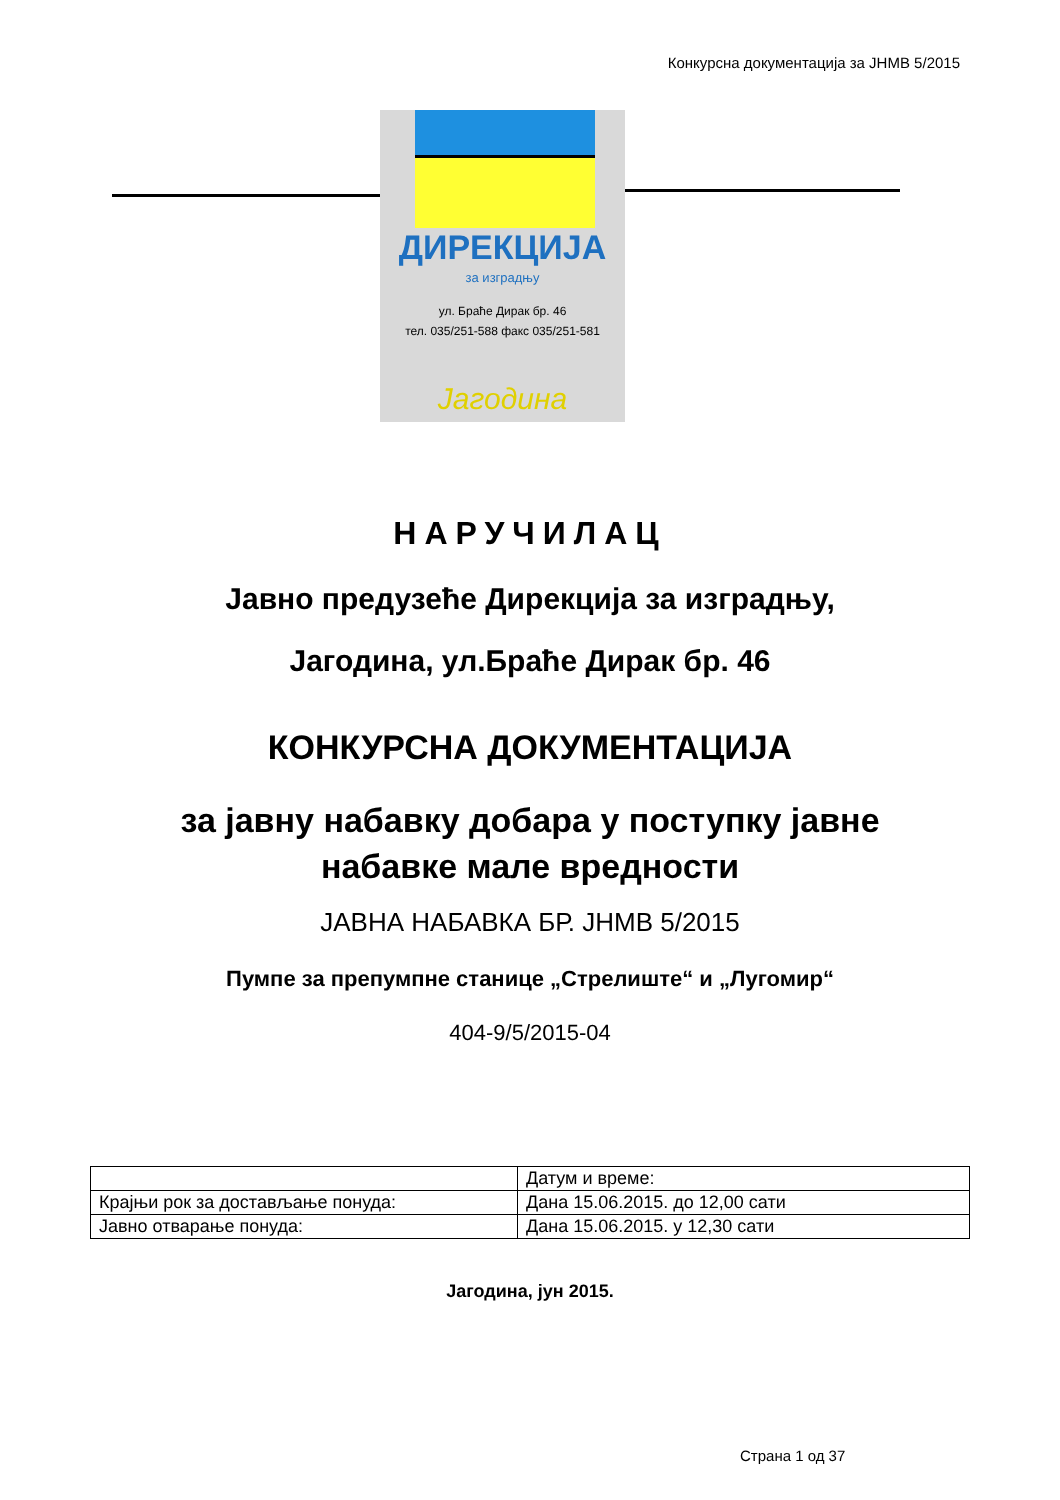Конкурсна документација за ЈНМВ 5/2015
ДИРЕКЦИЈА
за изградњу
ул. Браће Дирак бр. 46
тел. 035/251-588 факс 035/251-581
Јагодина
НАРУЧИЛАЦ
Јавно предузеће Дирекција за изградњу,
Јагодина, ул.Браће Дирак бр. 46
КОНКУРСНА ДОКУМЕНТАЦИЈА
за јавну набавку добара у поступку јавне
набавке мале вредности
ЈАВНА НАБАВКА БР. ЈНМВ 5/2015
Пумпе за препумпне станице „Стрелиште“ и „Лугомир“
404-9/5/2015-04
| | Датум и време: |
| Крајњи рок за достављање понуда: | Дана 15.06.2015. до 12,00 сати |
| Јавно отварање понуда: | Дана 15.06.2015. у 12,30 сати |
Јагодина, јун 2015.
Страна 1 од 37